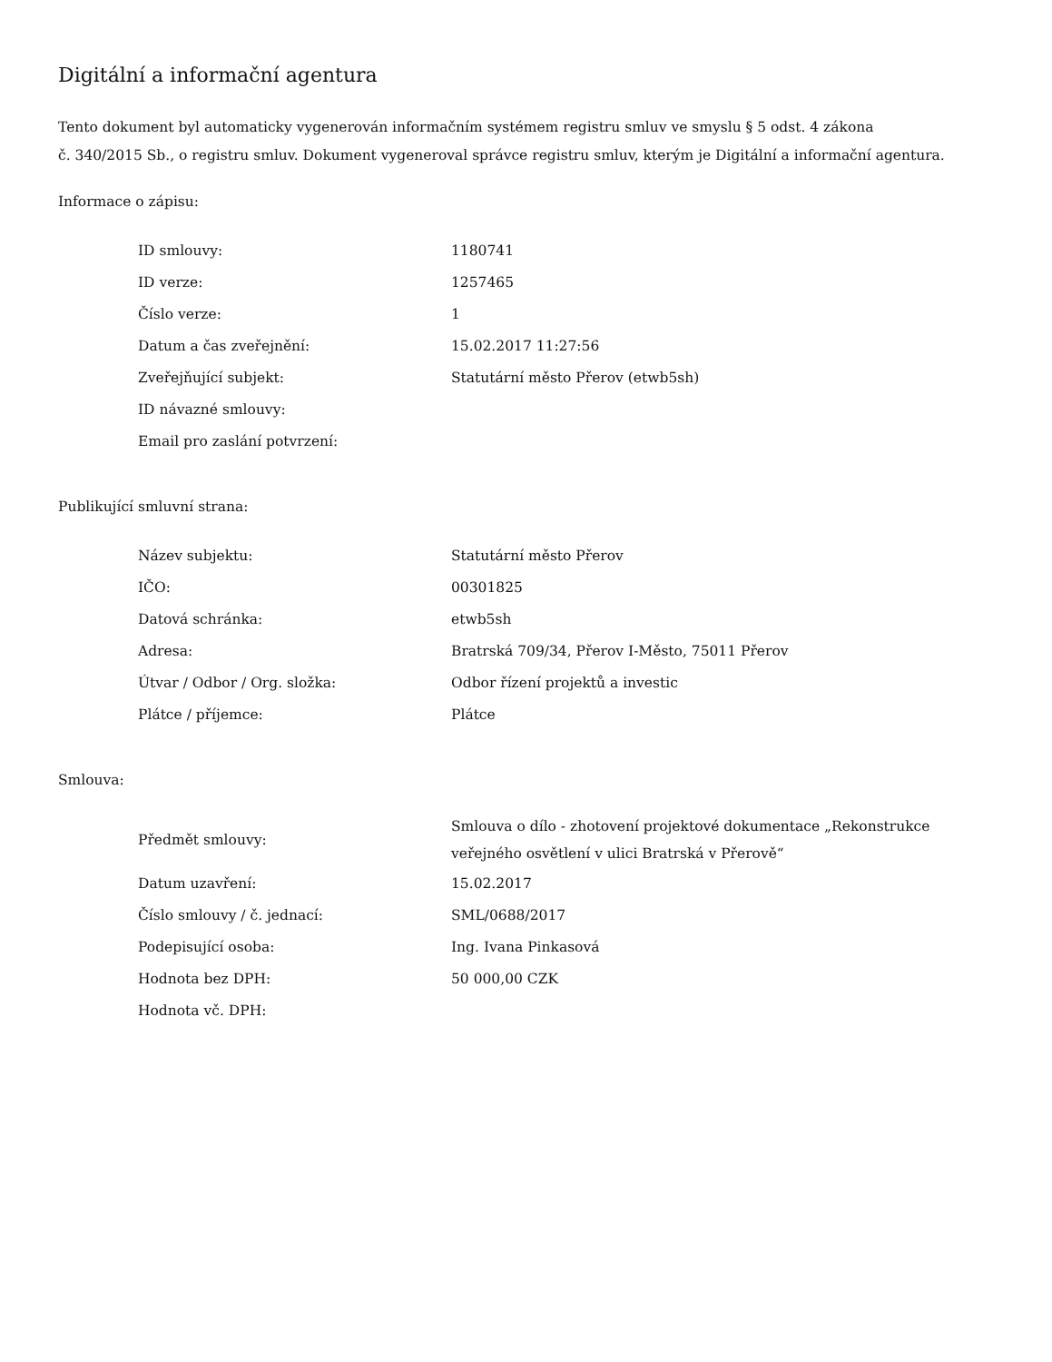Digitální a informační agentura
Tento dokument byl automaticky vygenerován informačním systémem registru smluv ve smyslu § 5 odst. 4 zákona
č. 340/2015 Sb., o registru smluv. Dokument vygeneroval správce registru smluv, kterým je Digitální a informační agentura.
Informace o zápisu:
| ID smlouvy: | 1180741 |
| ID verze: | 1257465 |
| Číslo verze: | 1 |
| Datum a čas zveřejnění: | 15.02.2017 11:27:56 |
| Zveřejňující subjekt: | Statutární město Přerov (etwb5sh) |
| ID návazné smlouvy: | |
| Email pro zaslání potvrzení: | |
Publikující smluvní strana:
| Název subjektu: | Statutární město Přerov |
| IČO: | 00301825 |
| Datová schránka: | etwb5sh |
| Adresa: | Bratrská 709/34, Přerov I-Město, 75011 Přerov |
| Útvar / Odbor / Org. složka: | Odbor řízení projektů a investic |
| Plátce / příjemce: | Plátce |
Smlouva:
| Předmět smlouvy: | Smlouva o dílo - zhotovení projektové dokumentace „Rekonstrukce veřejného osvětlení v ulici Bratrská v Přerově“ |
| Datum uzavření: | 15.02.2017 |
| Číslo smlouvy / č. jednací: | SML/0688/2017 |
| Podepisující osoba: | Ing. Ivana Pinkasová |
| Hodnota bez DPH: | 50 000,00 CZK |
| Hodnota vč. DPH: | |